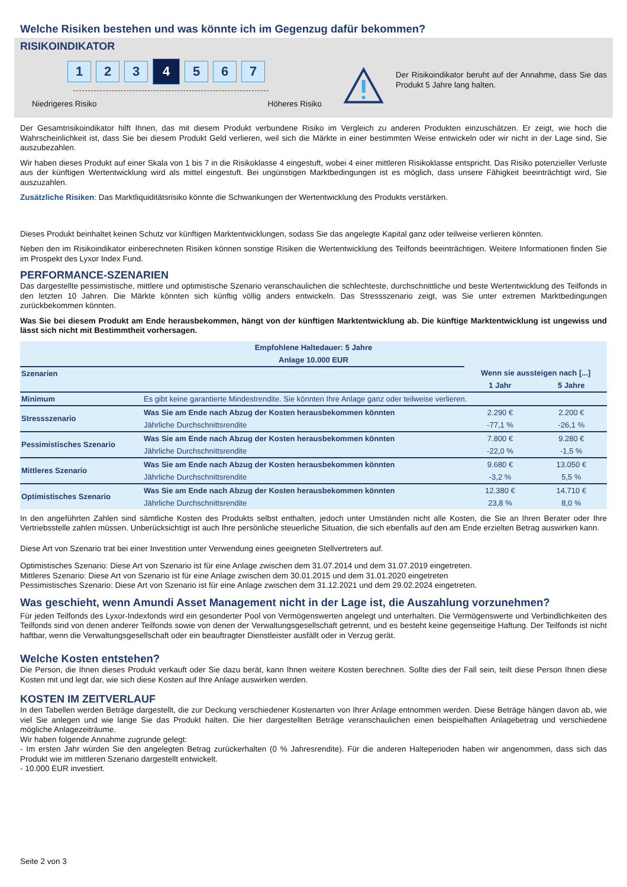Welche Risiken bestehen und was könnte ich im Gegenzug dafür bekommen?
RISIKOINDIKATOR
1 2 3
4
5 6 7
Niedrigeres Risiko Höheres Risiko
Der Risikoindikator beruht auf der Annahme, dass Sie das Produkt 5 Jahre lang halten.
Der Gesamtrisikoindikator hilft Ihnen, das mit diesem Produkt verbundene Risiko im Vergleich zu anderen Produkten einzuschätzen. Er zeigt, wie hoch die Wahrscheinlichkeit ist, dass Sie bei diesem Produkt Geld verlieren, weil sich die Märkte in einer bestimmten Weise entwickeln oder wir nicht in der Lage sind, Sie auszubezahlen.
Wir haben dieses Produkt auf einer Skala von 1 bis 7 in die Risikoklasse 4 eingestuft, wobei 4 einer mittleren Risikoklasse entspricht. Das Risiko potenzieller Verluste aus der künftigen Wertentwicklung wird als mittel eingestuft. Bei ungünstigen Marktbedingungen ist es möglich, dass unsere Fähigkeit beeinträchtigt wird, Sie auszuzahlen.
Zusätzliche Risiken: Das Marktliquiditätsrisiko könnte die Schwankungen der Wertentwicklung des Produkts verstärken.
Dieses Produkt beinhaltet keinen Schutz vor künftigen Marktentwicklungen, sodass Sie das angelegte Kapital ganz oder teilweise verlieren könnten.
Neben den im Risikoindikator einberechneten Risiken können sonstige Risiken die Wertentwicklung des Teilfonds beeinträchtigen. Weitere Informationen finden Sie im Prospekt des Lyxor Index Fund.
PERFORMANCE-SZENARIEN
Das dargestellte pessimistische, mittlere und optimistische Szenario veranschaulichen die schlechteste, durchschnittliche und beste Wertentwicklung des Teilfonds in den letzten 10 Jahren. Die Märkte könnten sich künftig völlig anders entwickeln. Das Stressszenario zeigt, was Sie unter extremen Marktbedingungen zurückbekommen könnten.
Was Sie bei diesem Produkt am Ende herausbekommen, hängt von der künftigen Marktentwicklung ab. Die künftige Marktentwicklung ist ungewiss und lässt sich nicht mit Bestimmtheit vorhersagen.
| Empfohlene Haltedauer: 5 Jahre | | | |
| --- | --- | --- | --- |
| Anlage 10.000 EUR | | | |
| Szenarien | | Wenn sie aussteigen nach [...] | |
| | | 1 Jahr | 5 Jahre |
| Minimum | Es gibt keine garantierte Mindestrendite. Sie könnten Ihre Anlage ganz oder teilweise verlieren. | | |
| Stressszenario | Was Sie am Ende nach Abzug der Kosten herausbekommen könnten | 2.290 € | 2.200 € |
| | Jährliche Durchschnittsrendite | -77,1 % | -26,1 % |
| Pessimistisches Szenario | Was Sie am Ende nach Abzug der Kosten herausbekommen könnten | 7.800 € | 9.280 € |
| | Jährliche Durchschnittsrendite | -22,0 % | -1,5 % |
| Mittleres Szenario | Was Sie am Ende nach Abzug der Kosten herausbekommen könnten | 9.680 € | 13.050 € |
| | Jährliche Durchschnittsrendite | -3,2 % | 5,5 % |
| Optimistisches Szenario | Was Sie am Ende nach Abzug der Kosten herausbekommen könnten | 12.380 € | 14.710 € |
| | Jährliche Durchschnittsrendite | 23,8 % | 8,0 % |
In den angeführten Zahlen sind sämtliche Kosten des Produkts selbst enthalten, jedoch unter Umständen nicht alle Kosten, die Sie an Ihren Berater oder Ihre Vertriebsstelle zahlen müssen. Unberücksichtigt ist auch Ihre persönliche steuerliche Situation, die sich ebenfalls auf den am Ende erzielten Betrag auswirken kann.
Diese Art von Szenario trat bei einer Investition unter Verwendung eines geeigneten Stellvertreters auf.
Optimistisches Szenario: Diese Art von Szenario ist für eine Anlage zwischen dem 31.07.2014 und dem 31.07.2019 eingetreten.
Mittleres Szenario: Diese Art von Szenario ist für eine Anlage zwischen dem 30.01.2015 und dem 31.01.2020 eingetreten
Pessimistisches Szenario: Diese Art von Szenario ist für eine Anlage zwischen dem 31.12.2021 und dem 29.02.2024 eingetreten.
Was geschieht, wenn Amundi Asset Management nicht in der Lage ist, die Auszahlung vorzunehmen?
Für jeden Teilfonds des Lyxor-Indexfonds wird ein gesonderter Pool von Vermögenswerten angelegt und unterhalten. Die Vermögenswerte und Verbindlichkeiten des Teilfonds sind von denen anderer Teilfonds sowie von denen der Verwaltungsgesellschaft getrennt, und es besteht keine gegenseitige Haftung. Der Teilfonds ist nicht haftbar, wenn die Verwaltungsgesellschaft oder ein beauftragter Dienstleister ausfällt oder in Verzug gerät.
Welche Kosten entstehen?
Die Person, die Ihnen dieses Produkt verkauft oder Sie dazu berät, kann Ihnen weitere Kosten berechnen. Sollte dies der Fall sein, teilt diese Person Ihnen diese Kosten mit und legt dar, wie sich diese Kosten auf Ihre Anlage auswirken werden.
KOSTEN IM ZEITVERLAUF
In den Tabellen werden Beträge dargestellt, die zur Deckung verschiedener Kostenarten von Ihrer Anlage entnommen werden. Diese Beträge hängen davon ab, wie viel Sie anlegen und wie lange Sie das Produkt halten. Die hier dargestellten Beträge veranschaulichen einen beispielhaften Anlagebetrag und verschiedene mögliche Anlagezeiträume.
Wir haben folgende Annahme zugrunde gelegt:
- Im ersten Jahr würden Sie den angelegten Betrag zurückerhalten (0 % Jahresrendite). Für die anderen Halteperioden haben wir angenommen, dass sich das Produkt wie im mittleren Szenario dargestellt entwickelt.
- 10.000 EUR investiert.
Seite 2 von 3